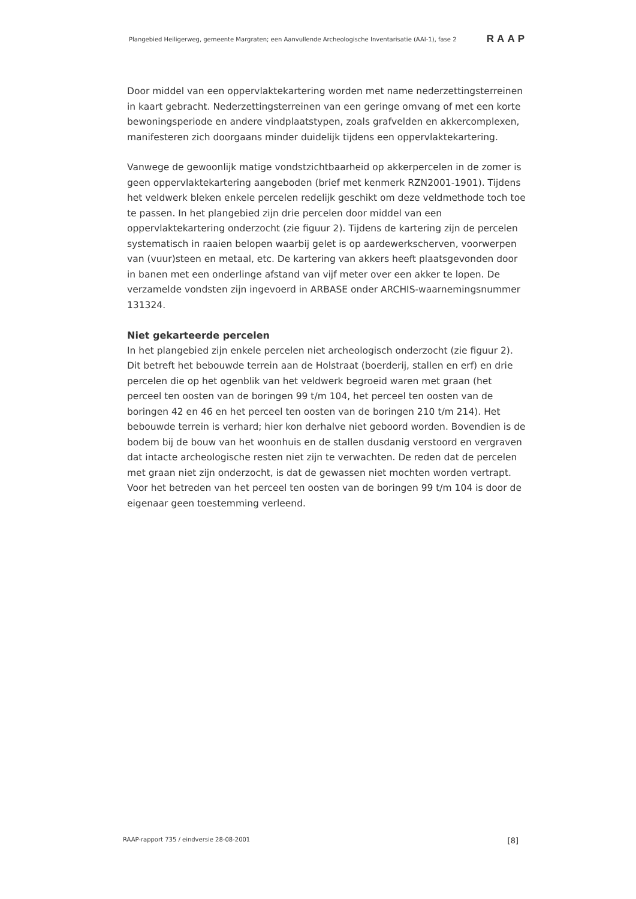Plangebied Heiligerweg, gemeente Margraten; een Aanvullende Archeologische Inventarisatie (AAI-1), fase 2 RAAP
Door middel van een oppervlaktekartering worden met name nederzettingsterreinen in kaart gebracht. Nederzettingsterreinen van een geringe omvang of met een korte bewoningsperiode en andere vindplaatstypen, zoals grafvelden en akkercomplexen, manifesteren zich doorgaans minder duidelijk tijdens een oppervlaktekartering.
Vanwege de gewoonlijk matige vondstzichtbaarheid op akkerpercelen in de zomer is geen oppervlaktekartering aangeboden (brief met kenmerk RZN2001-1901). Tijdens het veldwerk bleken enkele percelen redelijk geschikt om deze veldmethode toch toe te passen. In het plangebied zijn drie percelen door middel van een oppervlaktekartering onderzocht (zie figuur 2). Tijdens de kartering zijn de percelen systematisch in raaien belopen waarbij gelet is op aardewerkscherven, voorwerpen van (vuur)steen en metaal, etc. De kartering van akkers heeft plaatsgevonden door in banen met een onderlinge afstand van vijf meter over een akker te lopen. De verzamelde vondsten zijn ingevoerd in ARBASE onder ARCHIS-waarnemingsnummer 131324.
Niet gekarteerde percelen
In het plangebied zijn enkele percelen niet archeologisch onderzocht (zie figuur 2). Dit betreft het bebouwde terrein aan de Holstraat (boerderij, stallen en erf) en drie percelen die op het ogenblik van het veldwerk begroeid waren met graan (het perceel ten oosten van de boringen 99 t/m 104, het perceel ten oosten van de boringen 42 en 46 en het perceel ten oosten van de boringen 210 t/m 214). Het bebouwde terrein is verhard; hier kon derhalve niet geboord worden. Bovendien is de bodem bij de bouw van het woonhuis en de stallen dusdanig verstoord en vergraven dat intacte archeologische resten niet zijn te verwachten. De reden dat de percelen met graan niet zijn onderzocht, is dat de gewassen niet mochten worden vertrapt. Voor het betreden van het perceel ten oosten van de boringen 99 t/m 104 is door de eigenaar geen toestemming verleend.
RAAP-rapport 735 / eindversie 28-08-2001 [8]